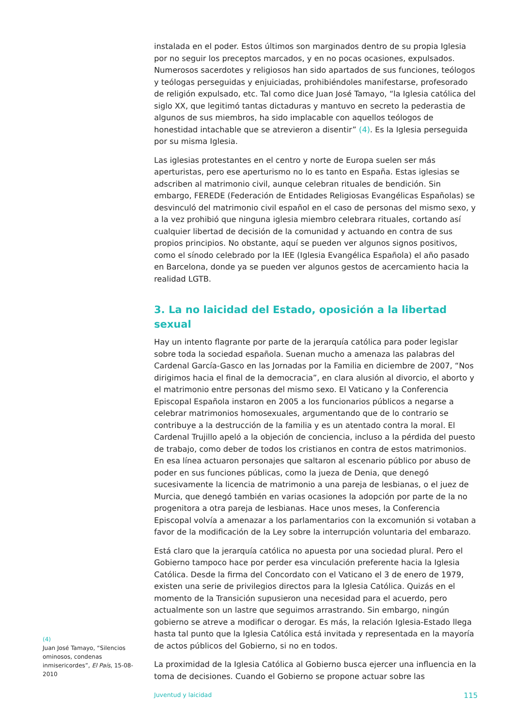instalada en el poder. Estos últimos son marginados dentro de su propia Iglesia por no seguir los preceptos marcados, y en no pocas ocasiones, expulsados. Numerosos sacerdotes y religiosos han sido apartados de sus funciones, teólogos y teólogas perseguidas y enjuiciadas, prohibiéndoles manifestarse, profesorado de religión expulsado, etc. Tal como dice Juan José Tamayo, “la Iglesia católica del siglo XX, que legitimó tantas dictaduras y mantuvo en secreto la pederastia de algunos de sus miembros, ha sido implacable con aquellos teólogos de honestidad intachable que se atrevieron a disentir” (4). Es la Iglesia perseguida por su misma Iglesia.
Las iglesias protestantes en el centro y norte de Europa suelen ser más aperturistas, pero ese aperturismo no lo es tanto en España. Estas iglesias se adscriben al matrimonio civil, aunque celebran rituales de bendición. Sin embargo, FEREDE (Federación de Entidades Religiosas Evangélicas Españolas) se desvinculó del matrimonio civil español en el caso de personas del mismo sexo, y a la vez prohibió que ninguna iglesia miembro celebrara rituales, cortando así cualquier libertad de decisión de la comunidad y actuando en contra de sus propios principios. No obstante, aquí se pueden ver algunos signos positivos, como el sínodo celebrado por la IEE (Iglesia Evangélica Española) el año pasado en Barcelona, donde ya se pueden ver algunos gestos de acercamiento hacia la realidad LGTB.
3. La no laicidad del Estado, oposición a la libertad sexual
Hay un intento flagrante por parte de la jerarquía católica para poder legislar sobre toda la sociedad española. Suenan mucho a amenaza las palabras del Cardenal García-Gasco en las Jornadas por la Familia en diciembre de 2007, “Nos dirigimos hacia el final de la democracia”, en clara alusión al divorcio, el aborto y el matrimonio entre personas del mismo sexo. El Vaticano y la Conferencia Episcopal Española instaron en 2005 a los funcionarios públicos a negarse a celebrar matrimonios homosexuales, argumentando que de lo contrario se contribuye a la destrucción de la familia y es un atentado contra la moral. El Cardenal Trujillo apeló a la objeción de conciencia, incluso a la pérdida del puesto de trabajo, como deber de todos los cristianos en contra de estos matrimonios. En esa línea actuaron personajes que saltaron al escenario público por abuso de poder en sus funciones públicas, como la jueza de Denia, que denegó sucesivamente la licencia de matrimonio a una pareja de lesbianas, o el juez de Murcia, que denegó también en varias ocasiones la adopción por parte de la no progenitora a otra pareja de lesbianas. Hace unos meses, la Conferencia Episcopal volvía a amenazar a los parlamentarios con la excomunión si votaban a favor de la modificación de la Ley sobre la interrupción voluntaria del embarazo.
Está claro que la jerarquía católica no apuesta por una sociedad plural. Pero el Gobierno tampoco hace por perder esa vinculación preferente hacia la Iglesia Católica. Desde la firma del Concordato con el Vaticano el 3 de enero de 1979, existen una serie de privilegios directos para la Iglesia Católica. Quizás en el momento de la Transición supusieron una necesidad para el acuerdo, pero actualmente son un lastre que seguimos arrastrando. Sin embargo, ningún gobierno se atreve a modificar o derogar. Es más, la relación Iglesia-Estado llega hasta tal punto que la Iglesia Católica está invitada y representada en la mayoría de actos públicos del Gobierno, si no en todos.
La proximidad de la Iglesia Católica al Gobierno busca ejercer una influencia en la toma de decisiones. Cuando el Gobierno se propone actuar sobre las
(4)
Juan José Tamayo, “Silencios ominosos, condenas inmisericordes”, El País, 15-08-2010
Juventud y laicidad 115